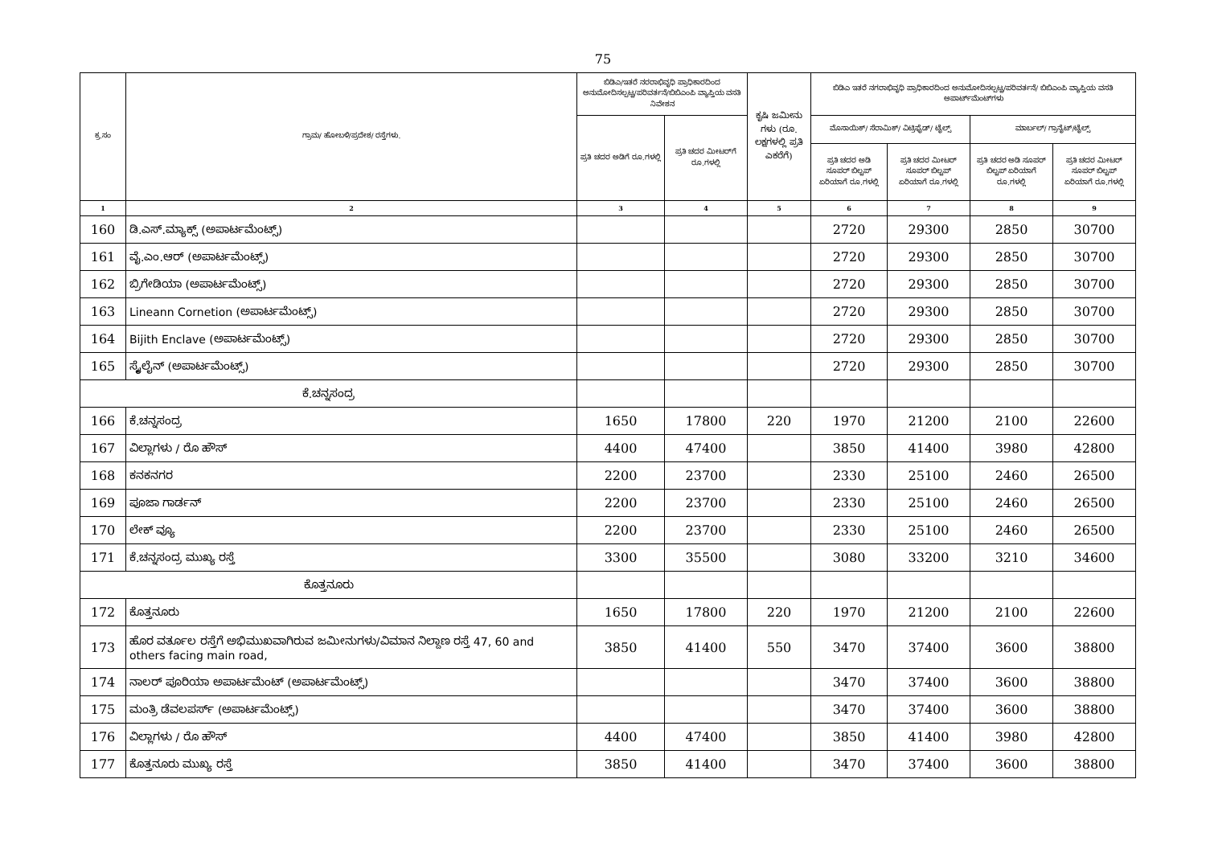75
| ಕ್ರ.ಸಂ | ಗ್ರಾಮ/ ಹೋಬಳಿ/ಪ್ರದೇಶ/ ರಸ್ತೆಗಳು. | ಬಿಡಿಎ/ಇತರೆ ನರರಾಭಿವೃಧಿ ಪ್ರಾಧಿಕಾರದಿಂದ ಅನುಮೋದಿಸಲ್ಪಟ್ಟ/ಪರಿವರ್ತನೆ/ಬಿಬಿಎಂಪಿ ವ್ಯಾಪ್ತಿಯ ವಸತಿ ನಿವೇಶನ | | ಕೃಷಿ ಜಮೀನು ಗಳು (ರೂ. ಲಕ್ಷಗಳಲ್ಲಿ ಪ್ರತಿ ಎಕರೆಗೆ) | ಬಿಡಿಎ ಇತರೆ ನಗರಾಭಿವೃಧಿ ಪ್ರಾಧಿಕಾರದಿಂದ ಅನುಮೋದಿಸಲ್ಪಟ್ಟ/ಪರಿವರ್ತನೆ/ ಬಿಬಿಎಂಪಿ ವ್ಯಾಪ್ತಿಯ ವಸತಿ ಅಪಾರ್ಟ್‌ಮೆಂಟ್‌ಗಳು | | | |
| --- | --- | --- | --- | --- | --- | --- | --- | --- |
| | | ಪ್ರತಿ ಚದರ ಅಡಿಗೆ ರೂ.ಗಳಲ್ಲಿ | ಪ್ರತಿ ಚದರ ಮೀಟರ್‌ಗೆ ರೂ.ಗಳಲ್ಲಿ | | ಮೊಸಾಯಿಕ್/ ಸೆರಾಮಿಕ್/ ವಿಟ್ರಿಫೈಡ್/ ಟೈಲ್ಸ್ | | ಮಾರ್ಬಲ್/ ಗ್ರಾನೈಟ್/ಟೈಲ್ಸ್ | |
| | | | | | ಪ್ರತಿ ಚದರ ಅಡಿ ಸೂಪರ್ ಬಿಲ್ಟಪ್ ಏರಿಯಾಗೆ ರೂ.ಗಳಲ್ಲಿ | ಪ್ರತಿ ಚದರ ಮೀಟರ್ ಸೂಪರ್ ಬಿಲ್ಟಪ್ ಏರಿಯಾಗೆ ರೂ.ಗಳಲ್ಲಿ | ಪ್ರತಿ ಚದರ ಅಡಿ ಸೂಪರ್ ಬಿಲ್ಟಪ್ ಏರಿಯಾಗೆ ರೂ.ಗಳಲ್ಲಿ | ಪ್ರತಿ ಚದರ ಮೀಟರ್ ಸೂಪರ್ ಬಿಲ್ಟಪ್ ಏರಿಯಾಗೆ ರೂ.ಗಳಲ್ಲಿ |
| 1 | 2 | 3 | 4 | 5 | 6 | 7 | 8 | 9 |
| 160 | ಡಿ.ಎಸ್.ಮ್ಯಾಕ್ಸ್ (ಅಪಾರ್ಟಮೆಂಟ್ಸ್) | | | | 2720 | 29300 | 2850 | 30700 |
| 161 | ವೈ.ಎಂ.ಆರ್ (ಅಪಾರ್ಟಮೆಂಟ್ಸ್) | | | | 2720 | 29300 | 2850 | 30700 |
| 162 | ಬ್ರಿಗೇಡಿಯಾ (ಅಪಾರ್ಟಮೆಂಟ್ಸ್) | | | | 2720 | 29300 | 2850 | 30700 |
| 163 | Lineann Cornetion (ಅಪಾರ್ಟಮೆಂಟ್ಸ್) | | | | 2720 | 29300 | 2850 | 30700 |
| 164 | Bijith Enclave (ಅಪಾರ್ಟಮೆಂಟ್ಸ್) | | | | 2720 | 29300 | 2850 | 30700 |
| 165 | ಸ್ಕೈಲೈನ್ (ಅಪಾರ್ಟಮೆಂಟ್ಸ್) | | | | 2720 | 29300 | 2850 | 30700 |
| ಕೆ.ಚನ್ನಸಂದ್ರ | | | | | | | | |
| 166 | ಕೆ.ಚನ್ನಸಂದ್ರ | 1650 | 17800 | 220 | 1970 | 21200 | 2100 | 22600 |
| 167 | ವಿಲ್ಲಾಗಳು / ರೊ ಹೌಸ್ | 4400 | 47400 | | 3850 | 41400 | 3980 | 42800 |
| 168 | ಕನಕನಗರ | 2200 | 23700 | | 2330 | 25100 | 2460 | 26500 |
| 169 | ಪೂಜಾ ಗಾರ್ಡನ್ | 2200 | 23700 | | 2330 | 25100 | 2460 | 26500 |
| 170 | ಲೇಕ್ ವ್ಯೂ | 2200 | 23700 | | 2330 | 25100 | 2460 | 26500 |
| 171 | ಕೆ.ಚನ್ನಸಂದ್ರ ಮುಖ್ಯ ರಸ್ತೆ | 3300 | 35500 | | 3080 | 33200 | 3210 | 34600 |
| ಕೊತ್ತನೂರು | | | | | | | | |
| 172 | ಕೊತ್ತನೂರು | 1650 | 17800 | 220 | 1970 | 21200 | 2100 | 22600 |
| 173 | ಹೊರ ವರ್ತೂಲ ರಸ್ತೆಗೆ ಅಭಿಮುಖವಾಗಿರುವ ಜಮೀನುಗಳು/ವಿಮಾನ ನಿಲ್ದಾಣ ರಸ್ತೆ 47, 60 and others facing main road, | 3850 | 41400 | 550 | 3470 | 37400 | 3600 | 38800 |
| 174 | ನಾಲರ್ ಪೂರಿಯಾ ಅಪಾರ್ಟಮೆಂಟ್ (ಅಪಾರ್ಟಮೆಂಟ್ಸ್) | | | | 3470 | 37400 | 3600 | 38800 |
| 175 | ಮಂತ್ರಿ ಡೆವಲಪರ್ಸ್ (ಅಪಾರ್ಟಮೆಂಟ್ಸ್) | | | | 3470 | 37400 | 3600 | 38800 |
| 176 | ವಿಲ್ಲಾಗಳು / ರೊ ಹೌಸ್ | 4400 | 47400 | | 3850 | 41400 | 3980 | 42800 |
| 177 | ಕೊತ್ತನೂರು ಮುಖ್ಯ ರಸ್ತೆ | 3850 | 41400 | | 3470 | 37400 | 3600 | 38800 |